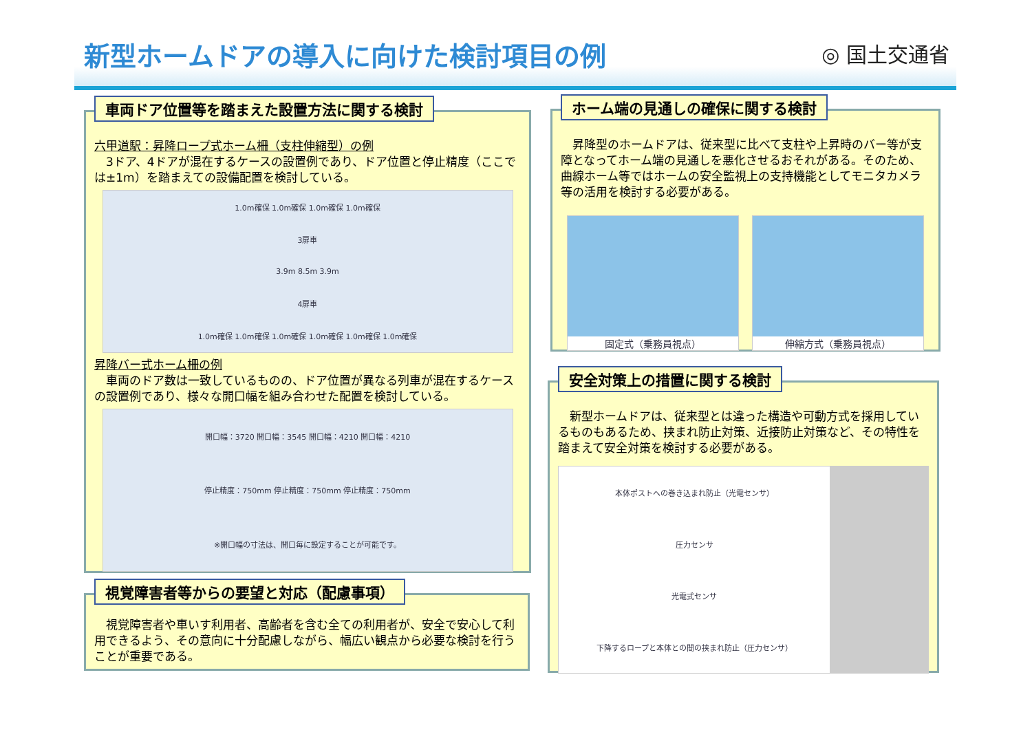新型ホームドアの導入に向けた検討項目の例
◎ 国土交通省
車両ドア位置等を踏まえた設置方法に関する検討
六甲道駅：昇降ロープ式ホーム柵（支柱伸縮型）の例
　3ドア、4ドアが混在するケースの設置例であり、ドア位置と停止精度（ここでは±1m）を踏まえての設備配置を検討している。
1.0m確保 1.0m確保 1.0m確保 1.0m確保
3扉車
3.9m 8.5m 3.9m
4扉車
1.0m確保 1.0m確保 1.0m確保 1.0m確保 1.0m確保 1.0m確保
昇降バー式ホーム柵の例
　車両のドア数は一致しているものの、ドア位置が異なる列車が混在するケースの設置例であり、様々な開口幅を組み合わせた配置を検討している。
開口幅：3720 開口幅：3545 開口幅：4210 開口幅：4210
停止精度：750mm 停止精度：750mm 停止精度：750mm
※開口幅の寸法は、開口毎に設定することが可能です。
ホーム端の見通しの確保に関する検討
　昇降型のホームドアは、従来型に比べて支柱や上昇時のバー等が支障となってホーム端の見通しを悪化させるおそれがある。そのため、曲線ホーム等ではホームの安全監視上の支持機能としてモニタカメラ等の活用を検討する必要がある。
固定式（乗務員視点） 伸縮方式（乗務員視点）
安全対策上の措置に関する検討
　新型ホームドアは、従来型とは違った構造や可動方式を採用しているものもあるため、挟まれ防止対策、近接防止対策など、その特性を踏まえて安全対策を検討する必要がある。
本体ポストへの巻き込まれ防止（光電センサ）
圧力センサ
光電式センサ
下降するロープと本体との間の挟まれ防止（圧力センサ）
視覚障害者等からの要望と対応（配慮事項）
　視覚障害者や車いす利用者、高齢者を含む全ての利用者が、安全で安心して利用できるよう、その意向に十分配慮しながら、幅広い観点から必要な検討を行うことが重要である。